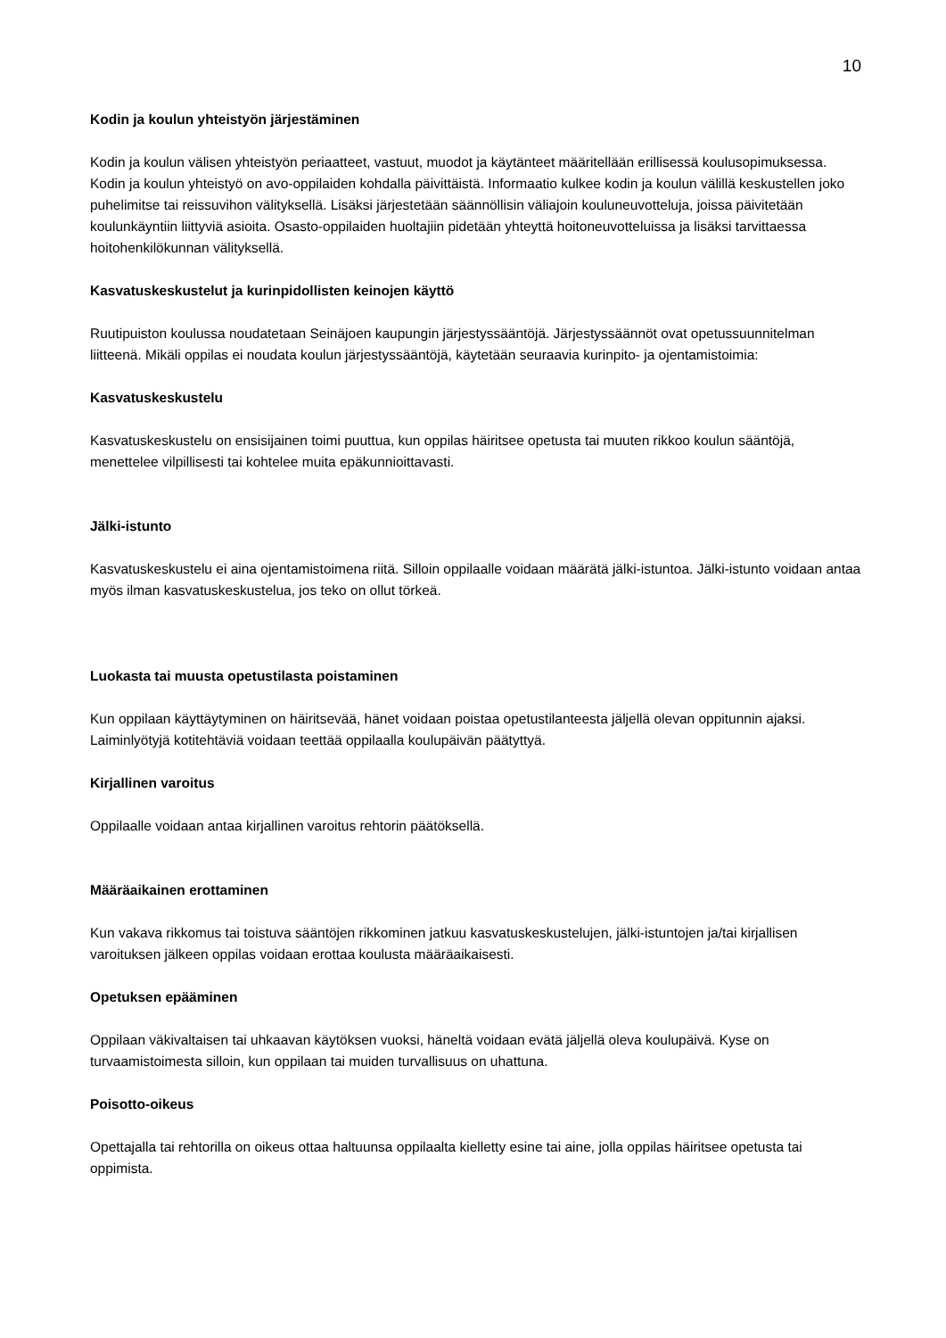10
Kodin ja koulun yhteistyön järjestäminen
Kodin ja koulun välisen yhteistyön periaatteet, vastuut, muodot ja käytänteet määritellään erillisessä koulusopimuksessa. Kodin ja koulun yhteistyö on avo-oppilaiden kohdalla päivittäistä. Informaatio kulkee kodin ja koulun välillä keskustellen joko puhelimitse tai reissuvihon välityksellä. Lisäksi järjestetään säännöllisin väliajoin kouluneuvotteluja, joissa päivitetään koulunkäyntiin liittyviä asioita. Osasto-oppilaiden huoltajiin pidetään yhteyttä hoitoneuvotteluissa ja lisäksi tarvittaessa hoitohenkilökunnan välityksellä.
Kasvatuskeskustelut ja kurinpidollisten keinojen käyttö
Ruutipuiston koulussa noudatetaan Seinäjoen kaupungin järjestyssääntöjä. Järjestyssäännöt ovat opetussuunnitelman liitteenä. Mikäli oppilas ei noudata koulun järjestyssääntöjä, käytetään seuraavia kurinpito- ja ojentamistoimia:
Kasvatuskeskustelu
Kasvatuskeskustelu on ensisijainen toimi puuttua, kun oppilas häiritsee opetusta tai muuten rikkoo koulun sääntöjä, menettelee vilpillisesti tai kohtelee muita epäkunnioittavasti.
Jälki-istunto
Kasvatuskeskustelu ei aina ojentamistoimena riitä. Silloin oppilaalle voidaan määrätä jälki-istuntoa. Jälki-istunto voidaan antaa myös ilman kasvatuskeskustelua, jos teko on ollut törkeä.
Luokasta tai muusta opetustilasta poistaminen
Kun oppilaan käyttäytyminen on häiritsevää, hänet voidaan poistaa opetustilanteesta jäljellä olevan oppitunnin ajaksi. Laiminlyötyjä kotitehtäviä voidaan teettää oppilaalla koulupäivän päätyttyä.
Kirjallinen varoitus
Oppilaalle voidaan antaa kirjallinen varoitus rehtorin päätöksellä.
Määräaikainen erottaminen
Kun vakava rikkomus tai toistuva sääntöjen rikkominen jatkuu kasvatuskeskustelujen, jälki-istuntojen ja/tai kirjallisen varoituksen jälkeen oppilas voidaan erottaa koulusta määräaikaisesti.
Opetuksen epääminen
Oppilaan väkivaltaisen tai uhkaavan käytöksen vuoksi, häneltä voidaan evätä jäljellä oleva koulupäivä. Kyse on turvaamistoimesta silloin, kun oppilaan tai muiden turvallisuus on uhattuna.
Poisotto-oikeus
Opettajalla tai rehtorilla on oikeus ottaa haltuunsa oppilaalta kielletty esine tai aine, jolla oppilas häiritsee opetusta tai oppimista.